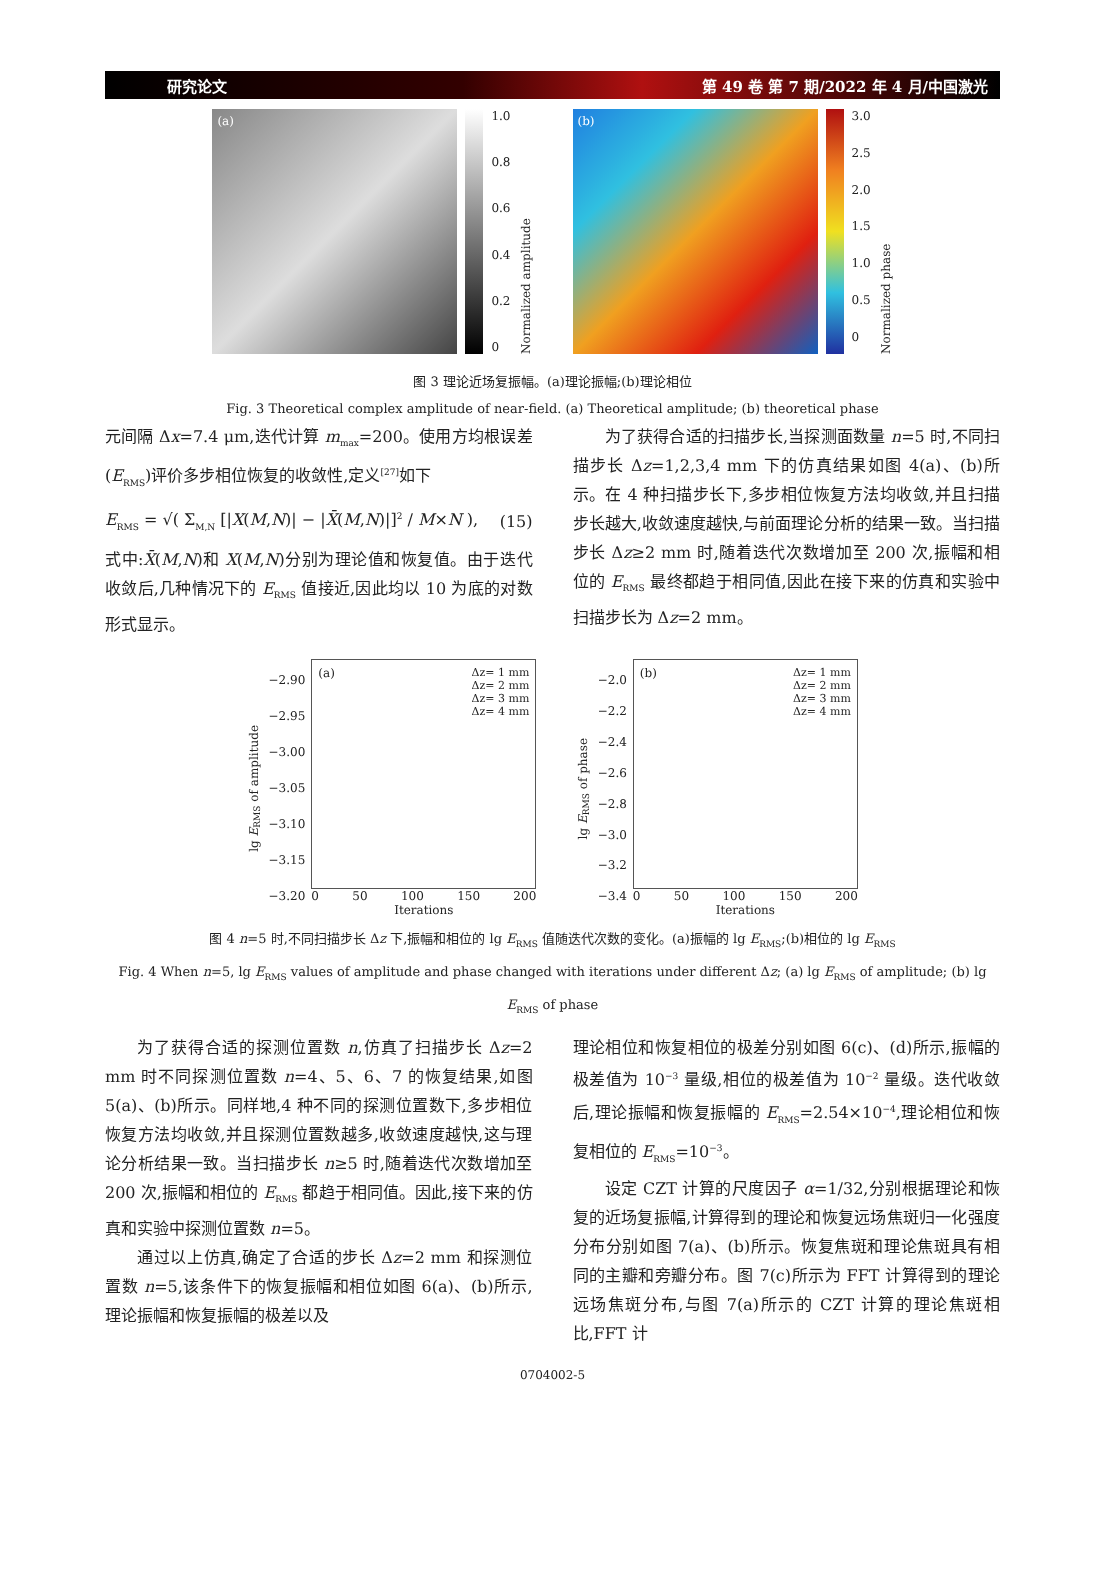研究论文 第 49 卷 第 7 期/2022 年 4 月/中国激光
(a)
1.0
0.8
0.6
0.4
0.2
0
Normalized amplitude
(b)
3.0
2.5
2.0
1.5
1.0
0.5
0
Normalized phase
图 3 理论近场复振幅。(a)理论振幅;(b)理论相位
Fig. 3 Theoretical complex amplitude of near-field. (a) Theoretical amplitude; (b) theoretical phase
元间隔 Δx=7.4 μm,迭代计算 m<sub>max</sub>=200。使用方均根误差(E<sub>RMS</sub>)评价多步相位恢复的收敛性,定义<sup>[27]</sup>如下
E<sub>RMS</sub> = √( Σ<sub>M,N</sub> [|X(M,N)| − |X̄(M,N)|]<sup>2</sup> / M×N ), (15)
式中:X̄(M,N)和 X(M,N)分别为理论值和恢复值。由于迭代收敛后,几种情况下的 E<sub>RMS</sub> 值接近,因此均以 10 为底的对数形式显示。
为了获得合适的扫描步长,当探测面数量 n=5 时,不同扫描步长 Δz=1,2,3,4 mm 下的仿真结果如图 4(a)、(b)所示。在 4 种扫描步长下,多步相位恢复方法均收敛,并且扫描步长越大,收敛速度越快,与前面理论分析的结果一致。当扫描步长 Δz≥2 mm 时,随着迭代次数增加至 200 次,振幅和相位的 E<sub>RMS</sub> 最终都趋于相同值,因此在接下来的仿真和实验中扫描步长为 Δz=2 mm。
lg E<sub>RMS</sub> of amplitude
−2.90
−2.95
−3.00
−3.05
−3.10
−3.15
−3.20
(a)
Δz= 1 mm
Δz= 2 mm
Δz= 3 mm
Δz= 4 mm
0 50 100 150 200
Iterations
lg E<sub>RMS</sub> of phase
−2.0
−2.2
−2.4
−2.6
−2.8
−3.0
−3.2
−3.4
(b)
Δz= 1 mm
Δz= 2 mm
Δz= 3 mm
Δz= 4 mm
0 50 100 150 200
Iterations
图 4 n=5 时,不同扫描步长 Δz 下,振幅和相位的 lg E<sub>RMS</sub> 值随迭代次数的变化。(a)振幅的 lg E<sub>RMS</sub>;(b)相位的 lg E<sub>RMS</sub>
Fig. 4 When n=5, lg E<sub>RMS</sub> values of amplitude and phase changed with iterations under different Δz; (a) lg E<sub>RMS</sub> of amplitude; (b) lg E<sub>RMS</sub> of phase
为了获得合适的探测位置数 n,仿真了扫描步长 Δz=2 mm 时不同探测位置数 n=4、5、6、7 的恢复结果,如图 5(a)、(b)所示。同样地,4 种不同的探测位置数下,多步相位恢复方法均收敛,并且探测位置数越多,收敛速度越快,这与理论分析结果一致。当扫描步长 n≥5 时,随着迭代次数增加至 200 次,振幅和相位的 E<sub>RMS</sub> 都趋于相同值。因此,接下来的仿真和实验中探测位置数 n=5。
通过以上仿真,确定了合适的步长 Δz=2 mm 和探测位置数 n=5,该条件下的恢复振幅和相位如图 6(a)、(b)所示,理论振幅和恢复振幅的极差以及
理论相位和恢复相位的极差分别如图 6(c)、(d)所示,振幅的极差值为 10<sup>−3</sup> 量级,相位的极差值为 10<sup>−2</sup> 量级。迭代收敛后,理论振幅和恢复振幅的 E<sub>RMS</sub>=2.54×10<sup>−4</sup>,理论相位和恢复相位的 E<sub>RMS</sub>=10<sup>−3</sup>。
设定 CZT 计算的尺度因子 α=1/32,分别根据理论和恢复的近场复振幅,计算得到的理论和恢复远场焦斑归一化强度分布分别如图 7(a)、(b)所示。恢复焦斑和理论焦斑具有相同的主瓣和旁瓣分布。图 7(c)所示为 FFT 计算得到的理论远场焦斑分布,与图 7(a)所示的 CZT 计算的理论焦斑相比,FFT 计
0704002-5